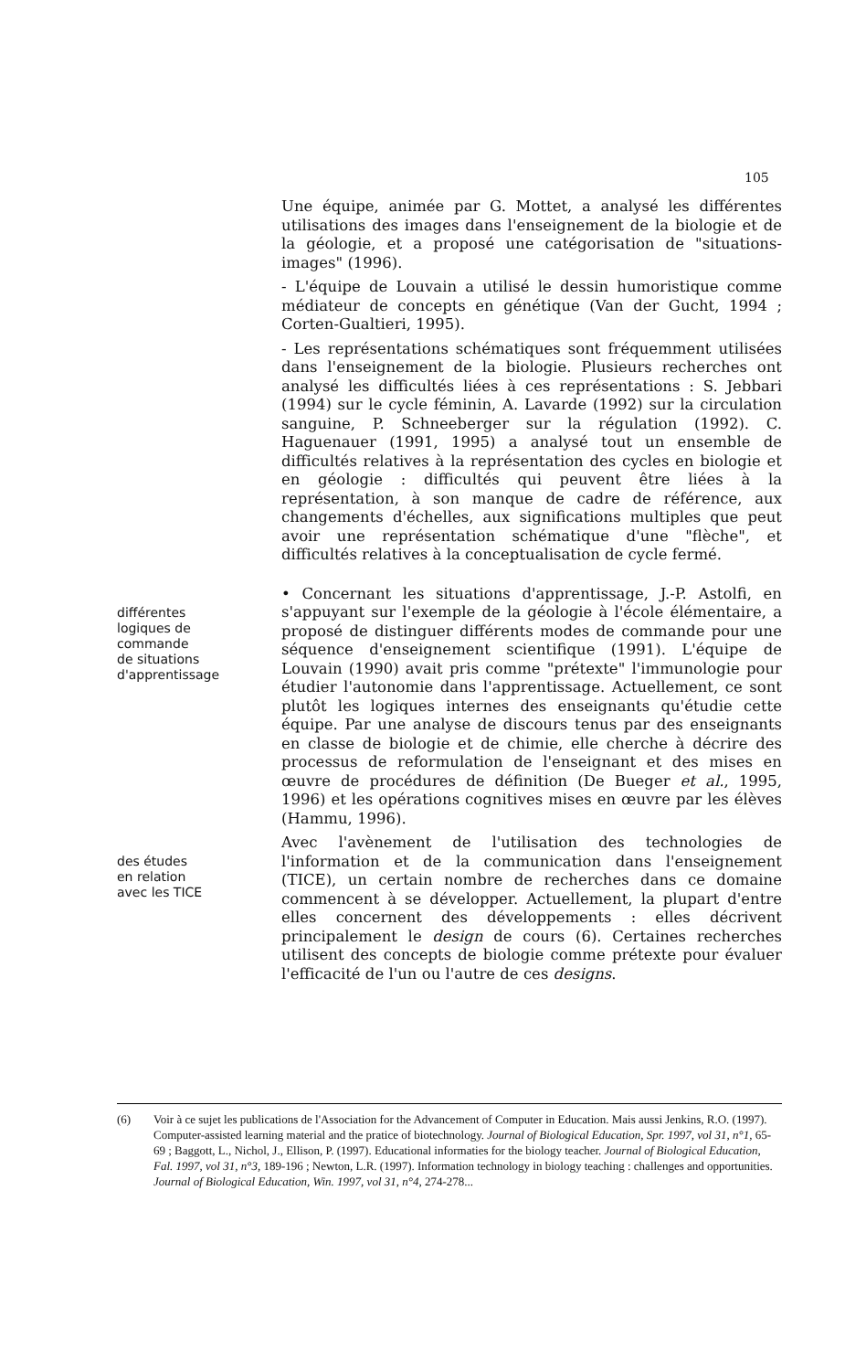105
Une équipe, animée par G. Mottet, a analysé les différentes utilisations des images dans l'enseignement de la biologie et de la géologie, et a proposé une catégorisation de "situations-images" (1996).
- L'équipe de Louvain a utilisé le dessin humoristique comme médiateur de concepts en génétique (Van der Gucht, 1994 ; Corten-Gualtieri, 1995).
- Les représentations schématiques sont fréquemment utilisées dans l'enseignement de la biologie. Plusieurs recherches ont analysé les difficultés liées à ces représentations : S. Jebbari (1994) sur le cycle féminin, A. Lavarde (1992) sur la circulation sanguine, P. Schneeberger sur la régulation (1992). C. Haguenauer (1991, 1995) a analysé tout un ensemble de difficultés relatives à la représentation des cycles en biologie et en géologie : difficultés qui peuvent être liées à la représentation, à son manque de cadre de référence, aux changements d'échelles, aux significations multiples que peut avoir une représentation schématique d'une "flèche", et difficultés relatives à la conceptualisation de cycle fermé.
différentes
logiques de
commande
de situations
d'apprentissage
• Concernant les situations d'apprentissage, J.-P. Astolfi, en s'appuyant sur l'exemple de la géologie à l'école élémentaire, a proposé de distinguer différents modes de commande pour une séquence d'enseignement scientifique (1991). L'équipe de Louvain (1990) avait pris comme "prétexte" l'immunologie pour étudier l'autonomie dans l'apprentissage. Actuellement, ce sont plutôt les logiques internes des enseignants qu'étudie cette équipe. Par une analyse de discours tenus par des enseignants en classe de biologie et de chimie, elle cherche à décrire des processus de reformulation de l'enseignant et des mises en œuvre de procédures de définition (De Bueger et al., 1995, 1996) et les opérations cognitives mises en œuvre par les élèves (Hammu, 1996).
des études
en relation
avec les TICE
Avec l'avènement de l'utilisation des technologies de l'information et de la communication dans l'enseignement (TICE), un certain nombre de recherches dans ce domaine commencent à se développer. Actuellement, la plupart d'entre elles concernent des développements : elles décrivent principalement le design de cours (6). Certaines recherches utilisent des concepts de biologie comme prétexte pour évaluer l'efficacité de l'un ou l'autre de ces designs.
(6) Voir à ce sujet les publications de l'Association for the Advancement of Computer in Education. Mais aussi Jenkins, R.O. (1997). Computer-assisted learning material and the pratice of biotechnology. Journal of Biological Education, Spr. 1997, vol 31, n°1, 65-69 ; Baggott, L., Nichol, J., Ellison, P. (1997). Educational informaties for the biology teacher. Journal of Biological Education, Fal. 1997, vol 31, n°3, 189-196 ; Newton, L.R. (1997). Information technology in biology teaching : challenges and opportunities. Journal of Biological Education, Win. 1997, vol 31, n°4, 274-278...